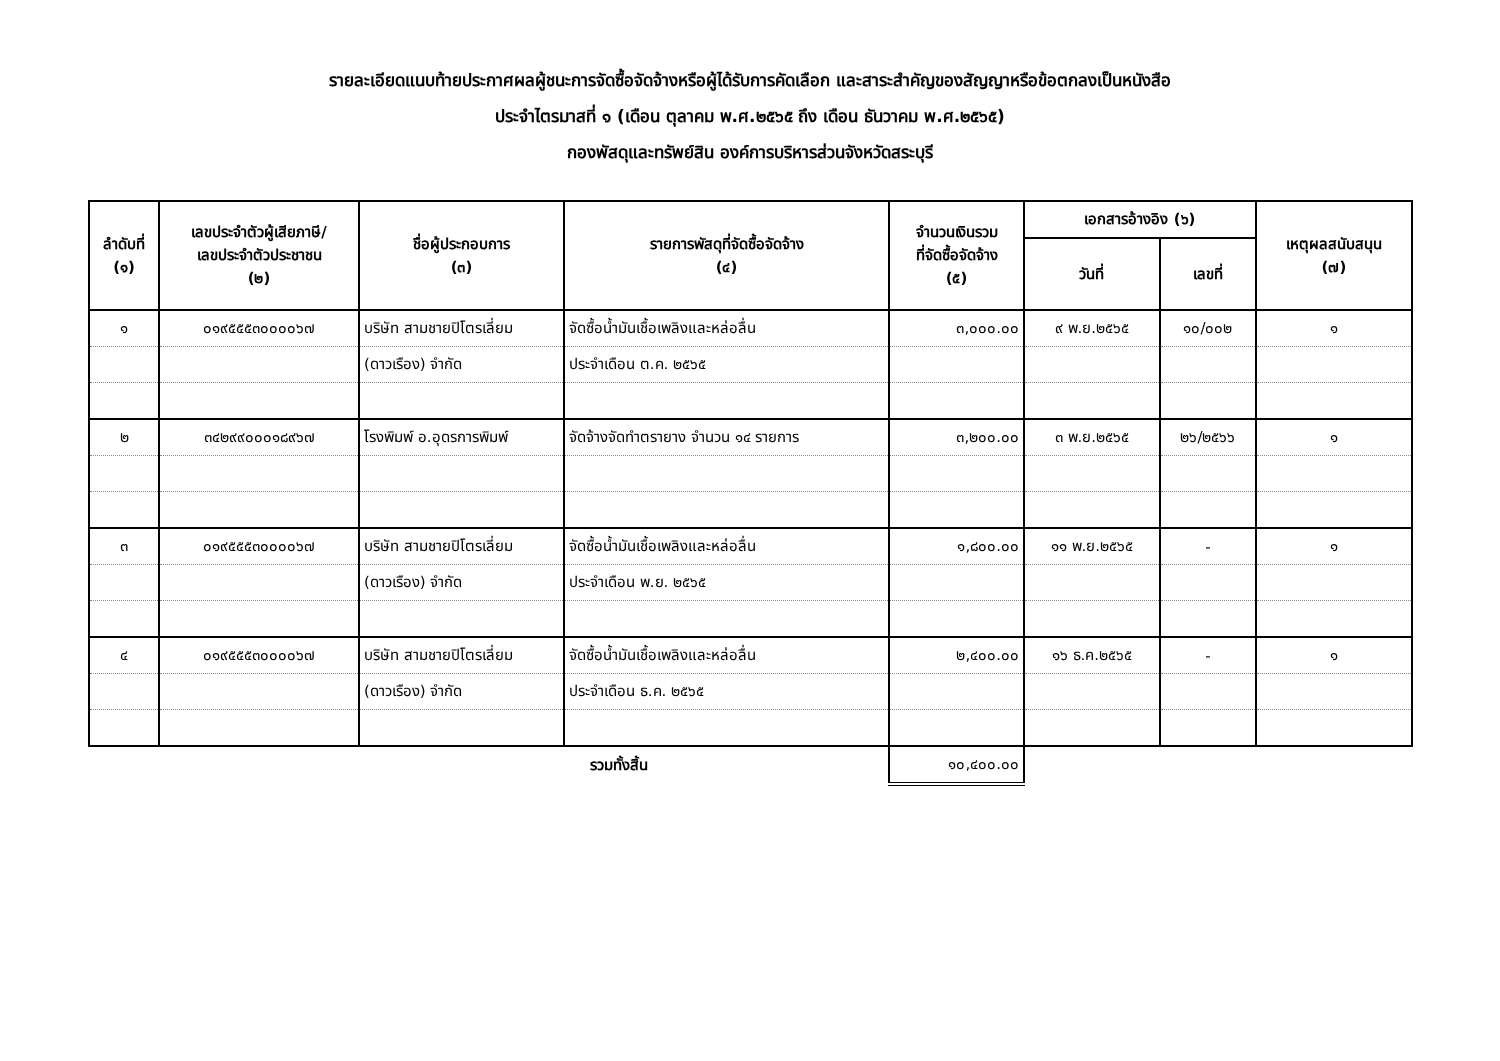รายละเอียดแนบท้ายประกาศผลผู้ชนะการจัดซื้อจัดจ้างหรือผู้ได้รับการคัดเลือก และสาระสำคัญของสัญญาหรือข้อตกลงเป็นหนังสือ
ประจำไตรมาสที่ ๑ (เดือน ตุลาคม พ.ศ.๒๕๖๕ ถึง เดือน ธันวาคม พ.ศ.๒๕๖๕)
กองพัสดุและทรัพย์สิน องค์การบริหารส่วนจังหวัดสระบุรี
| ลำดับที่ (๑) | เลขประจำตัวผู้เสียภาษี/ เลขประจำตัวประชาชน (๒) | ชื่อผู้ประกอบการ (๓) | รายการพัสดุที่จัดซื้อจัดจ้าง (๔) | จำนวนเงินรวม ที่จัดซื้อจัดจ้าง (๕) | เอกสารอ้างอิง (๖) | | เหตุผลสนับสนุน (๗) |
| --- | --- | --- | --- | --- | --- | --- | --- |
| | | | | | วันที่ | เลขที่ | |
| ๑ | ๐๑๙๕๕๕๓๐๐๐๐๖๗ | บริษัท สามชายปิโตรเลี่ยม | จัดซื้อน้ำมันเชื้อเพลิงและหล่อลื่น | ๓,๐๐๐.๐๐ | ๙ พ.ย.๒๕๖๕ | ๑๐/๐๐๒ | ๑ |
| | | (ดาวเรือง) จำกัด | ประจำเดือน ต.ค. ๒๕๖๕ | | | | |
| ๒ | ๓๔๒๙๙๐๐๐๑๘๙๖๗ | โรงพิมพ์ อ.อุดรการพิมพ์ | จัดจ้างจัดทำตรายาง จำนวน ๑๔ รายการ | ๓,๒๐๐.๐๐ | ๓ พ.ย.๒๕๖๕ | ๒๖/๒๕๖๖ | ๑ |
| ๓ | ๐๑๙๕๕๕๓๐๐๐๐๖๗ | บริษัท สามชายปิโตรเลี่ยม | จัดซื้อน้ำมันเชื้อเพลิงและหล่อลื่น | ๑,๘๐๐.๐๐ | ๑๑ พ.ย.๒๕๖๕ | - | ๑ |
| | | (ดาวเรือง) จำกัด | ประจำเดือน พ.ย. ๒๕๖๕ | | | | |
| ๔ | ๐๑๙๕๕๕๓๐๐๐๐๖๗ | บริษัท สามชายปิโตรเลี่ยม | จัดซื้อน้ำมันเชื้อเพลิงและหล่อลื่น | ๒,๔๐๐.๐๐ | ๑๖ ธ.ค.๒๕๖๕ | - | ๑ |
| | | (ดาวเรือง) จำกัด | ประจำเดือน ธ.ค. ๒๕๖๕ | | | | |
| รวมทั้งสิ้น | | | | ๑๐,๔๐๐.๐๐ | | | |